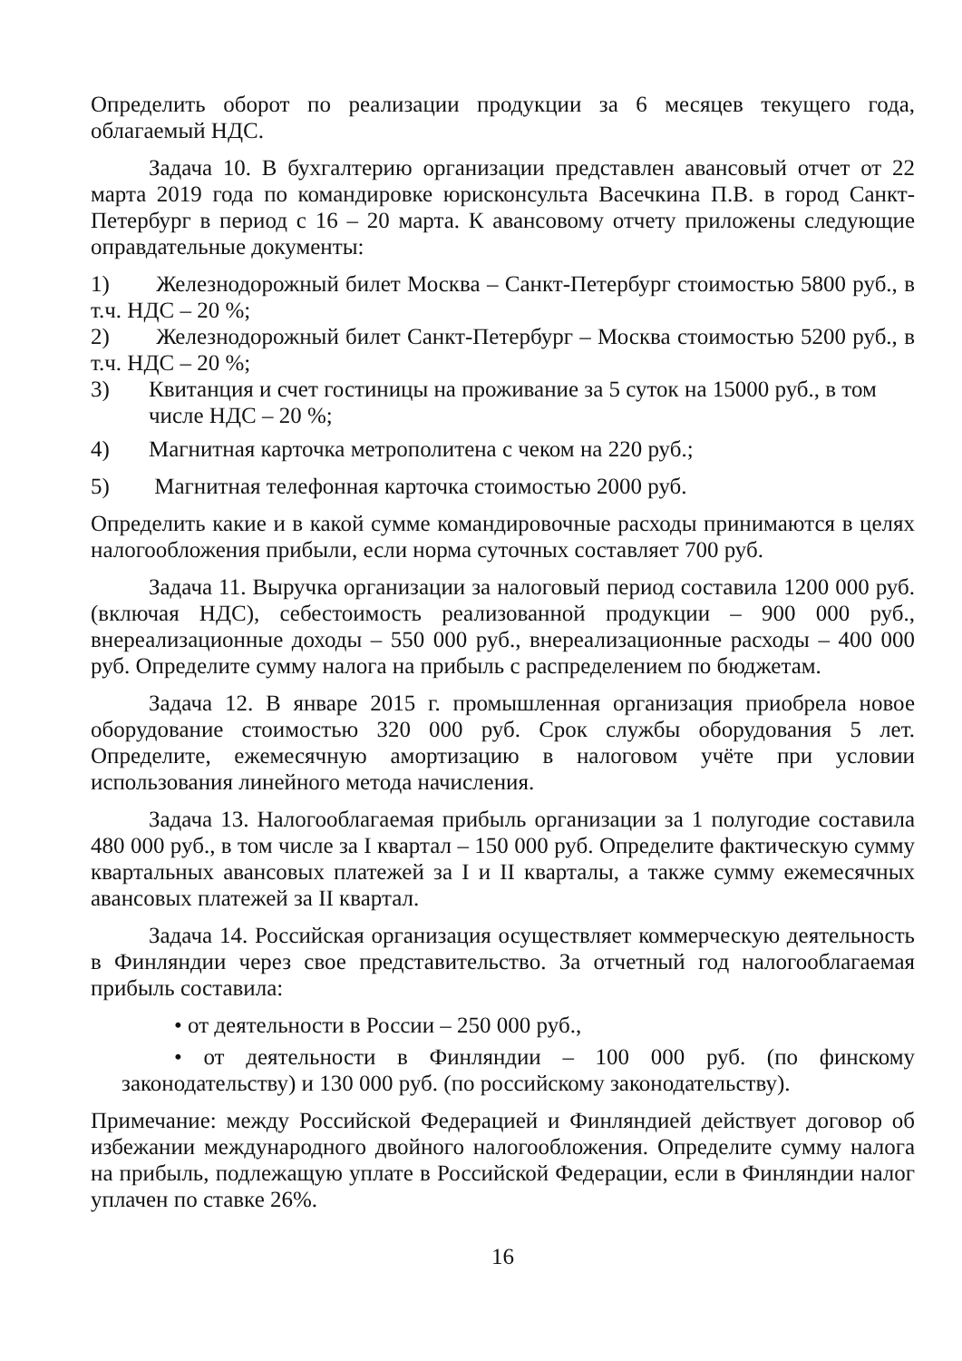Определить оборот по реализации продукции за 6 месяцев текущего года, облагаемый НДС.
Задача 10. В бухгалтерию организации представлен авансовый отчет от 22 марта 2019 года по командировке юрисконсульта Васечкина П.В. в город Санкт-Петербург в период с 16 – 20 марта. К авансовому отчету приложены следующие оправдательные документы:
1) Железнодорожный билет Москва – Санкт-Петербург стоимостью 5800 руб., в т.ч. НДС – 20 %;
2) Железнодорожный билет Санкт-Петербург – Москва стоимостью 5200 руб., в т.ч. НДС – 20 %;
3) Квитанция и счет гостиницы на проживание за 5 суток на 15000 руб., в том числе НДС – 20 %;
4) Магнитная карточка метрополитена с чеком на 220 руб.;
5) Магнитная телефонная карточка стоимостью 2000 руб.
Определить какие и в какой сумме командировочные расходы принимаются в целях налогообложения прибыли, если норма суточных составляет 700 руб.
Задача 11. Выручка организации за налоговый период составила 1200 000 руб. (включая НДС), себестоимость реализованной продукции – 900 000 руб., внереализационные доходы – 550 000 руб., внереализационные расходы – 400 000 руб. Определите сумму налога на прибыль с распределением по бюджетам.
Задача 12. В январе 2015 г. промышленная организация приобрела новое оборудование стоимостью 320 000 руб. Срок службы оборудования 5 лет. Определите, ежемесячную амортизацию в налоговом учёте при условии использования линейного метода начисления.
Задача 13. Налогооблагаемая прибыль организации за 1 полугодие составила 480 000 руб., в том числе за I квартал – 150 000 руб. Определите фактическую сумму квартальных авансовых платежей за I и II кварталы, а также сумму ежемесячных авансовых платежей за II квартал.
Задача 14. Российская организация осуществляет коммерческую деятельность в Финляндии через свое представительство. За отчетный год налогооблагаемая прибыль составила:
• от деятельности в России – 250 000 руб.,
• от деятельности в Финляндии – 100 000 руб. (по финскому законодательству) и 130 000 руб. (по российскому законодательству).
Примечание: между Российской Федерацией и Финляндией действует договор об избежании международного двойного налогообложения. Определите сумму налога на прибыль, подлежащую уплате в Российской Федерации, если в Финляндии налог уплачен по ставке 26%.
16